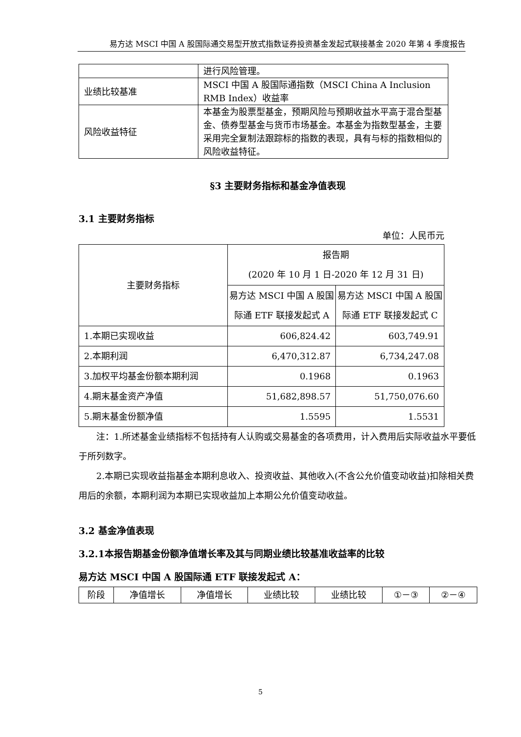易方达 MSCI 中国 A 股国际通交易型开放式指数证券投资基金发起式联接基金 2020 年第 4 季度报告
| | 进行风险管理。 |
| 业绩比较基准 | MSCI 中国 A 股国际通指数（MSCI China A Inclusion RMB Index）收益率 |
| 风险收益特征 | 本基金为股票型基金，预期风险与预期收益水平高于混合型基金、债券型基金与货币市场基金。本基金为指数型基金，主要采用完全复制法跟踪标的指数的表现，具有与标的指数相似的风险收益特征。 |
§3 主要财务指标和基金净值表现
3.1 主要财务指标
单位：人民币元
| 主要财务指标 | 报告期 (2020 年 10 月 1 日-2020 年 12 月 31 日) | |
| --- | --- | --- |
| | 易方达 MSCI 中国 A 股国际通 ETF 联接发起式 A | 易方达 MSCI 中国 A 股国际通 ETF 联接发起式 C |
| 1.本期已实现收益 | 606,824.42 | 603,749.91 |
| 2.本期利润 | 6,470,312.87 | 6,734,247.08 |
| 3.加权平均基金份额本期利润 | 0.1968 | 0.1963 |
| 4.期末基金资产净值 | 51,682,898.57 | 51,750,076.60 |
| 5.期末基金份额净值 | 1.5595 | 1.5531 |
注：1.所述基金业绩指标不包括持有人认购或交易基金的各项费用，计入费用后实际收益水平要低于所列数字。
2.本期已实现收益指基金本期利息收入、投资收益、其他收入(不含公允价值变动收益)扣除相关费用后的余额，本期利润为本期已实现收益加上本期公允价值变动收益。
3.2 基金净值表现
3.2.1本报告期基金份额净值增长率及其与同期业绩比较基准收益率的比较
易方达 MSCI 中国 A 股国际通 ETF 联接发起式 A：
| 阶段 | 净值增长 | 净值增长 | 业绩比较 | 业绩比较 | ①－③ | ②－④ |
5